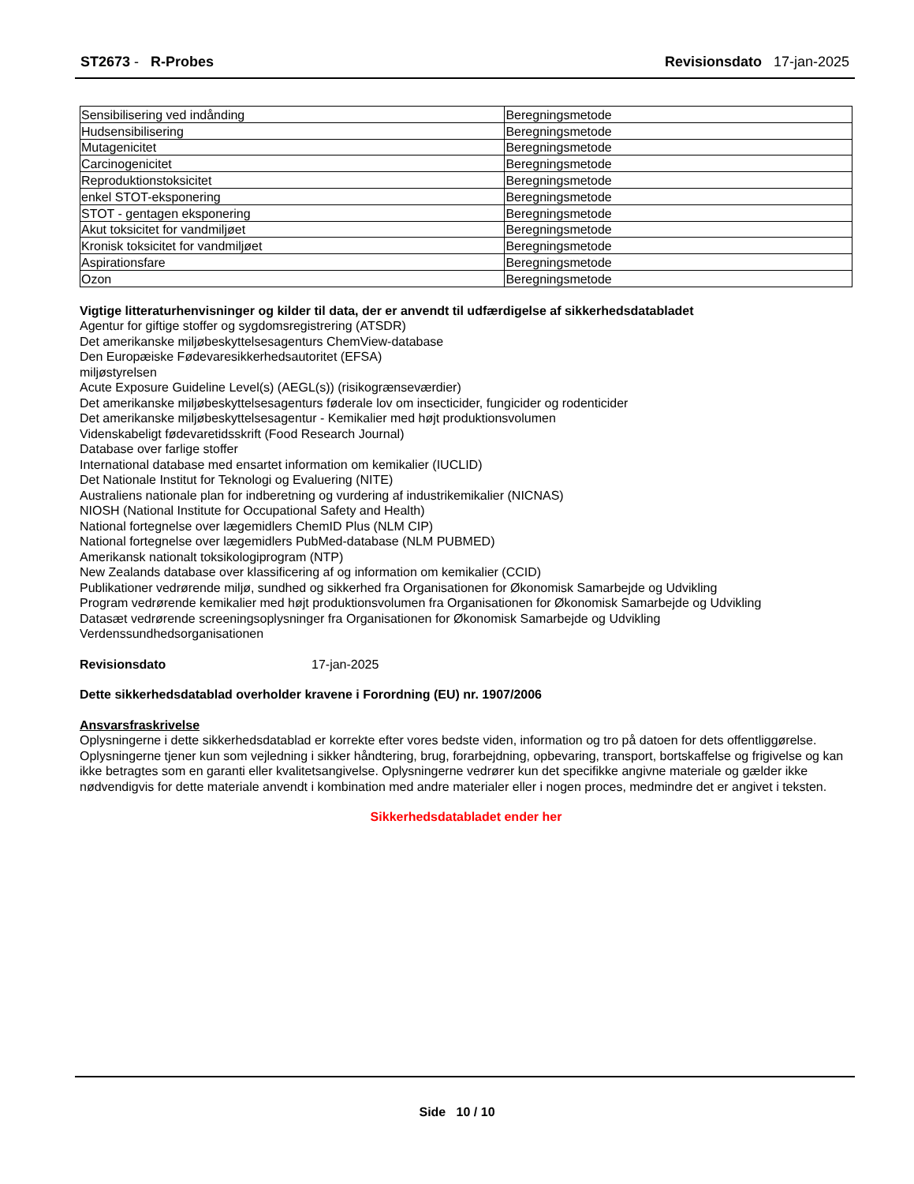ST2673 - R-Probes Revisionsdato 17-jan-2025
| Sensibilisering ved indånding | Beregningsmetode |
| Hudsensibilisering | Beregningsmetode |
| Mutagenicitet | Beregningsmetode |
| Carcinogenicitet | Beregningsmetode |
| Reproduktionstoksicitet | Beregningsmetode |
| enkel STOT-eksponering | Beregningsmetode |
| STOT - gentagen eksponering | Beregningsmetode |
| Akut toksicitet for vandmiljøet | Beregningsmetode |
| Kronisk toksicitet for vandmiljøet | Beregningsmetode |
| Aspirationsfare | Beregningsmetode |
| Ozon | Beregningsmetode |
Vigtige litteraturhenvisninger og kilder til data, der er anvendt til udfærdigelse af sikkerhedsdatabladet
Agentur for giftige stoffer og sygdomsregistrering (ATSDR)
Det amerikanske miljøbeskyttelsesagenturs ChemView-database
Den Europæiske Fødevaresikkerhedsautoritet (EFSA)
miljøstyrelsen
Acute Exposure Guideline Level(s) (AEGL(s)) (risikogrænseværdier)
Det amerikanske miljøbeskyttelsesagenturs føderale lov om insecticider, fungicider og rodenticider
Det amerikanske miljøbeskyttelsesagentur - Kemikalier med højt produktionsvolumen
Videnskabeligt fødevaretidsskrift (Food Research Journal)
Database over farlige stoffer
International database med ensartet information om kemikalier (IUCLID)
Det Nationale Institut for Teknologi og Evaluering (NITE)
Australiens nationale plan for indberetning og vurdering af industrikemikalier (NICNAS)
NIOSH (National Institute for Occupational Safety and Health)
National fortegnelse over lægemidlers ChemID Plus (NLM CIP)
National fortegnelse over lægemidlers PubMed-database (NLM PUBMED)
Amerikansk nationalt toksikologiprogram (NTP)
New Zealands database over klassificering af og information om kemikalier (CCID)
Publikationer vedrørende miljø, sundhed og sikkerhed fra Organisationen for Økonomisk Samarbejde og Udvikling
Program vedrørende kemikalier med højt produktionsvolumen fra Organisationen for Økonomisk Samarbejde og Udvikling
Datasæt vedrørende screeningsoplysninger fra Organisationen for Økonomisk Samarbejde og Udvikling
Verdenssundhedsorganisationen
Revisionsdato 17-jan-2025
Dette sikkerhedsdatablad overholder kravene i Forordning (EU) nr. 1907/2006
Ansvarsfraskrivelse
Oplysningerne i dette sikkerhedsdatablad er korrekte efter vores bedste viden, information og tro på datoen for dets offentliggørelse. Oplysningerne tjener kun som vejledning i sikker håndtering, brug, forarbejdning, opbevaring, transport, bortskaffelse og frigivelse og kan ikke betragtes som en garanti eller kvalitetsangivelse. Oplysningerne vedrører kun det specifikke angivne materiale og gælder ikke nødvendigvis for dette materiale anvendt i kombination med andre materialer eller i nogen proces, medmindre det er angivet i teksten.
Sikkerhedsdatabladet ender her
Side 10 / 10